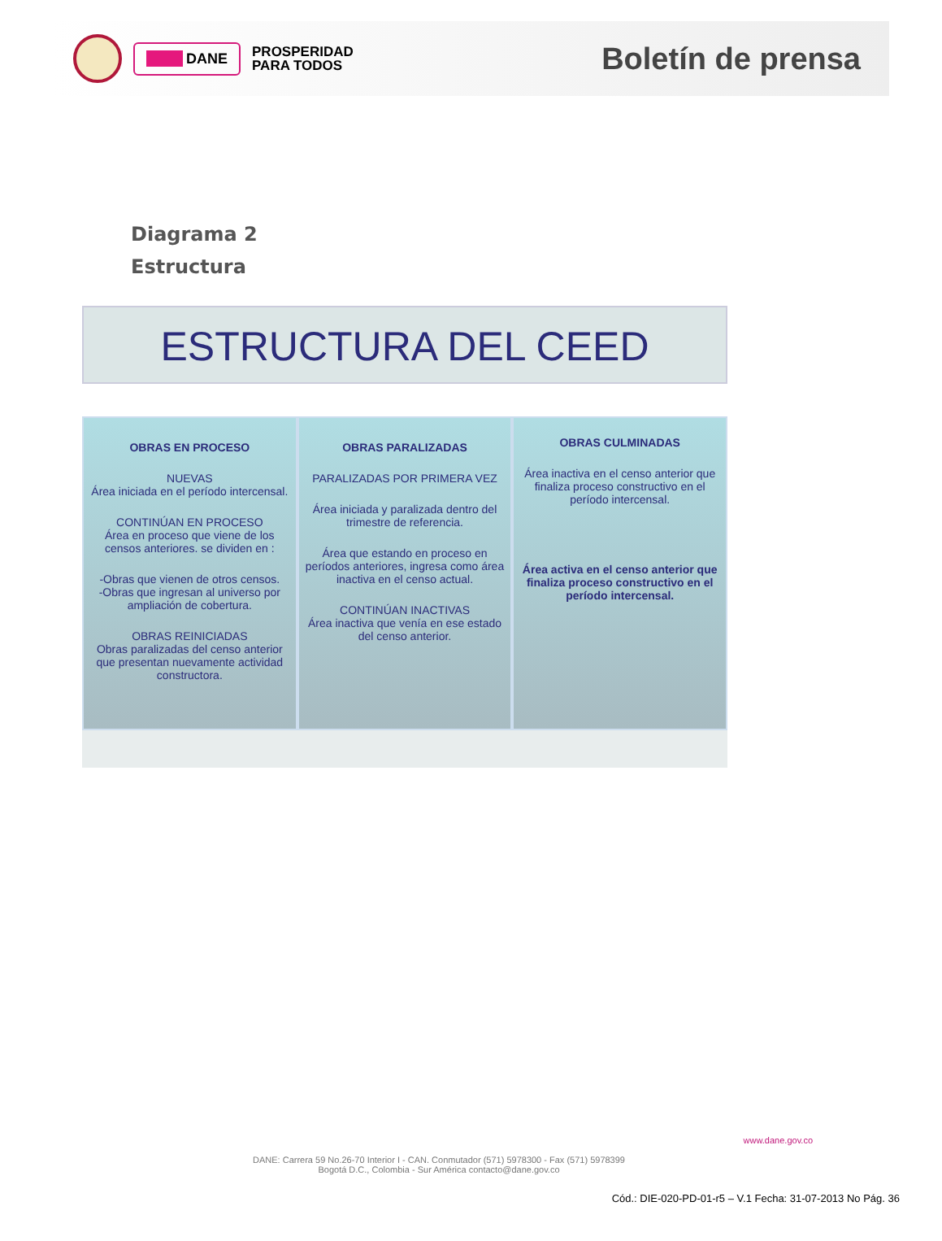DANE
PROSPERIDAD
PARA TODOS
Boletín de prensa
Diagrama 2
Estructura
ESTRUCTURA DEL CEED
OBRAS EN PROCESO
NUEVAS
Área iniciada en el período intercensal.
CONTINÚAN EN PROCESO
Área en proceso que viene de los censos anteriores. se dividen en :
-Obras que vienen de otros censos.
-Obras que ingresan al universo por ampliación de cobertura.
OBRAS REINICIADAS
Obras paralizadas del censo anterior que presentan nuevamente actividad constructora.
OBRAS PARALIZADAS
PARALIZADAS POR PRIMERA VEZ
Área iniciada y paralizada dentro del trimestre de referencia.
Área que estando en proceso en períodos anteriores, ingresa como área inactiva en el censo actual.
CONTINÚAN INACTIVAS
Área inactiva que venía en ese estado del censo anterior.
OBRAS CULMINADAS
Área inactiva en el censo anterior que finaliza proceso constructivo en el período intercensal.
Área activa en el censo anterior que finaliza proceso constructivo en el período intercensal.
www.dane.gov.co
DANE: Carrera 59 No.26-70 Interior I - CAN. Conmutador (571) 5978300 - Fax (571) 5978399
Bogotá D.C., Colombia - Sur América contacto@dane.gov.co
Cód.: DIE-020-PD-01-r5 – V.1 Fecha: 31-07-2013 No Pág. 36